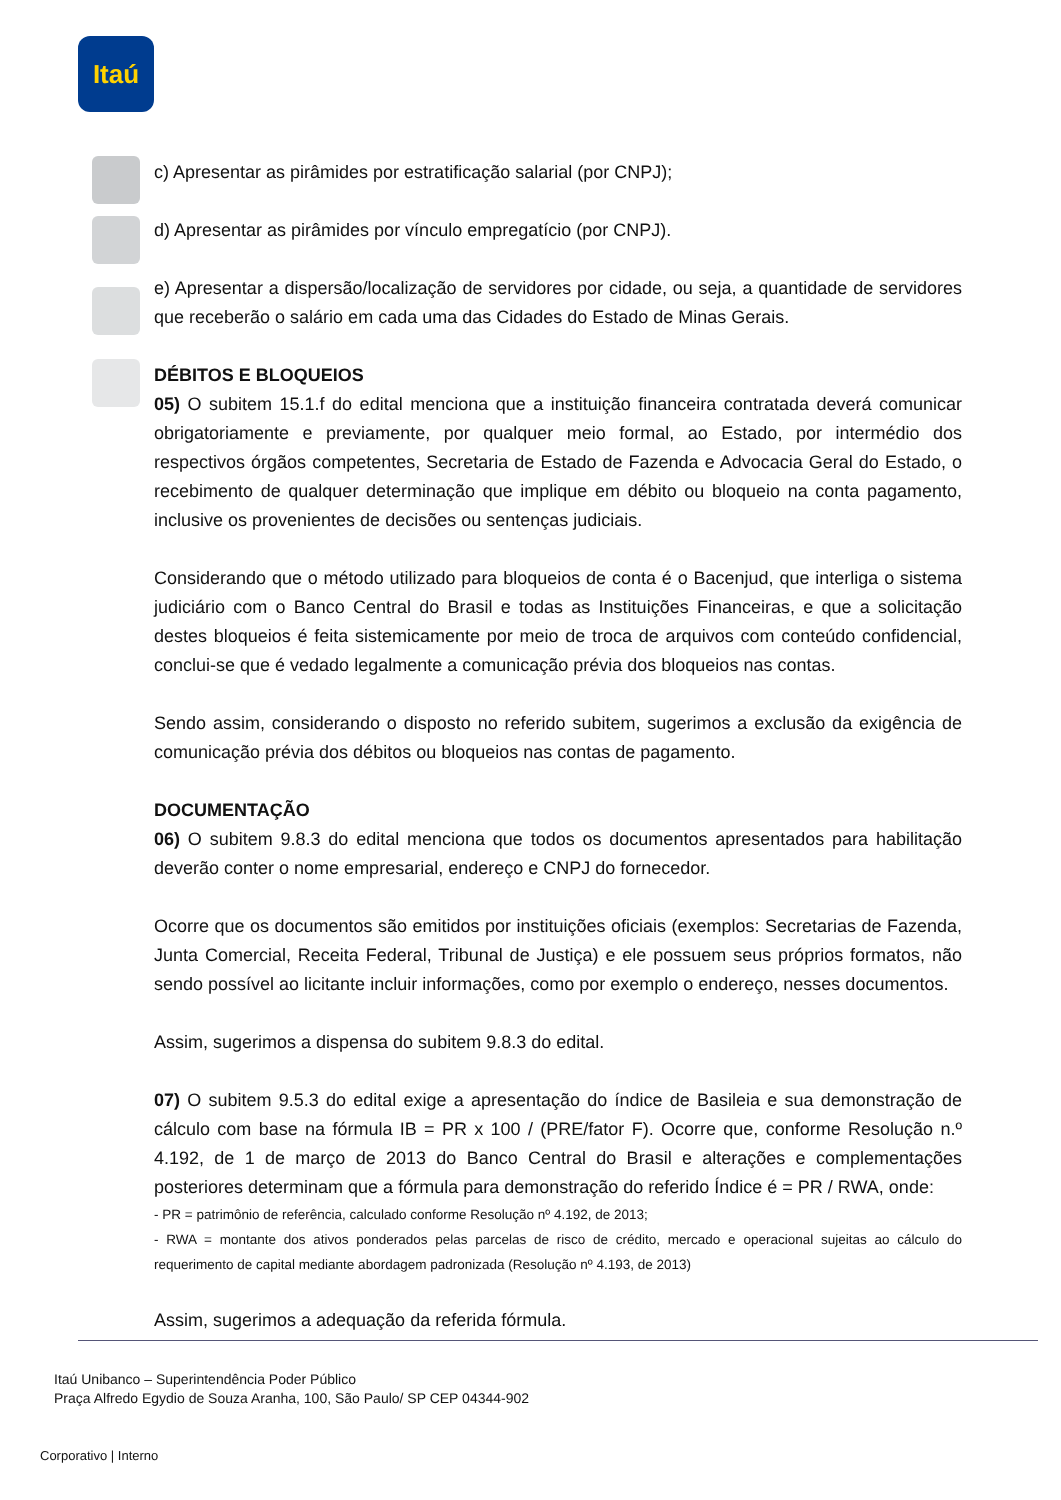Itaú
c) Apresentar as pirâmides por estratificação salarial (por CNPJ);
d) Apresentar as pirâmides por vínculo empregatício (por CNPJ).
e) Apresentar a dispersão/localização de servidores por cidade, ou seja, a quantidade de servidores que receberão o salário em cada uma das Cidades do Estado de Minas Gerais.
DÉBITOS E BLOQUEIOS
05) O subitem 15.1.f do edital menciona que a instituição financeira contratada deverá comunicar obrigatoriamente e previamente, por qualquer meio formal, ao Estado, por intermédio dos respectivos órgãos competentes, Secretaria de Estado de Fazenda e Advocacia Geral do Estado, o recebimento de qualquer determinação que implique em débito ou bloqueio na conta pagamento, inclusive os provenientes de decisões ou sentenças judiciais.
Considerando que o método utilizado para bloqueios de conta é o Bacenjud, que interliga o sistema judiciário com o Banco Central do Brasil e todas as Instituições Financeiras, e que a solicitação destes bloqueios é feita sistemicamente por meio de troca de arquivos com conteúdo confidencial, conclui-se que é vedado legalmente a comunicação prévia dos bloqueios nas contas.
Sendo assim, considerando o disposto no referido subitem, sugerimos a exclusão da exigência de comunicação prévia dos débitos ou bloqueios nas contas de pagamento.
DOCUMENTAÇÃO
06) O subitem 9.8.3 do edital menciona que todos os documentos apresentados para habilitação deverão conter o nome empresarial, endereço e CNPJ do fornecedor.
Ocorre que os documentos são emitidos por instituições oficiais (exemplos: Secretarias de Fazenda, Junta Comercial, Receita Federal, Tribunal de Justiça) e ele possuem seus próprios formatos, não sendo possível ao licitante incluir informações, como por exemplo o endereço, nesses documentos.
Assim, sugerimos a dispensa do subitem 9.8.3 do edital.
07) O subitem 9.5.3 do edital exige a apresentação do índice de Basileia e sua demonstração de cálculo com base na fórmula IB = PR x 100 / (PRE/fator F). Ocorre que, conforme Resolução n.º 4.192, de 1 de março de 2013 do Banco Central do Brasil e alterações e complementações posteriores determinam que a fórmula para demonstração do referido Índice é = PR / RWA, onde:
- PR = patrimônio de referência, calculado conforme Resolução nº 4.192, de 2013;
- RWA = montante dos ativos ponderados pelas parcelas de risco de crédito, mercado e operacional sujeitas ao cálculo do requerimento de capital mediante abordagem padronizada (Resolução nº 4.193, de 2013)
Assim, sugerimos a adequação da referida fórmula.
Itaú Unibanco – Superintendência Poder Público
Praça Alfredo Egydio de Souza Aranha, 100, São Paulo/ SP CEP 04344-902
Corporativo | Interno